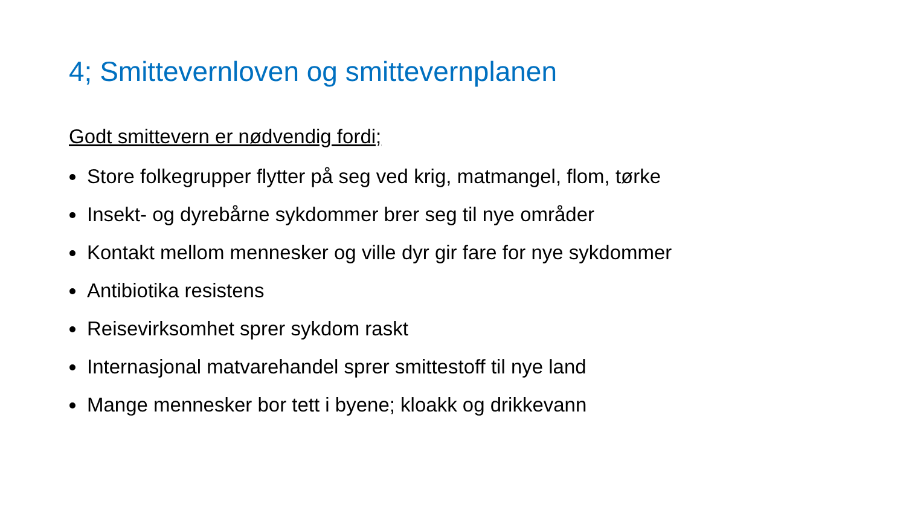4; Smittevernloven og smittevernplanen
Godt smittevern er nødvendig fordi;
Store folkegrupper flytter på seg ved krig, matmangel, flom, tørke
Insekt- og dyrebårne sykdommer brer seg til nye områder
Kontakt mellom mennesker og ville dyr gir fare for nye sykdommer
Antibiotika resistens
Reisevirksomhet sprer sykdom raskt
Internasjonal matvarehandel sprer smittestoff til nye land
Mange mennesker bor tett i byene; kloakk og drikkevann